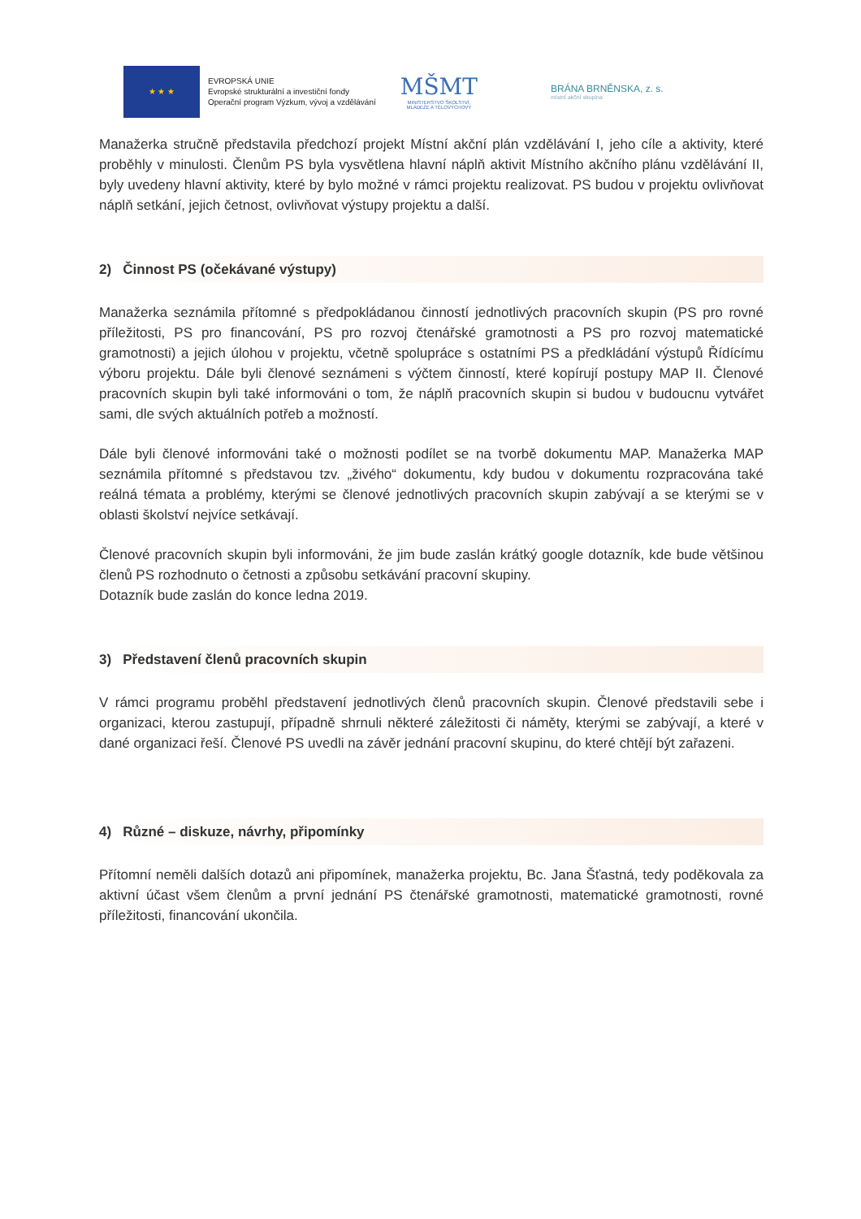★ ★ ★
EVROPSKÁ UNIE
Evropské strukturální a investiční fondy
Operační program Výzkum, vývoj a vzdělávání
MŠMT
MINISTERSTVO ŠKOLSTVÍ,
MLÁDEŽE A TĚLOVÝCHOVY
BRÁNA BRNĚNSKA, z. s.
místní akční skupina
Manažerka stručně představila předchozí projekt Místní akční plán vzdělávání I, jeho cíle a aktivity, které proběhly v minulosti. Členům PS byla vysvětlena hlavní náplň aktivit Místního akčního plánu vzdělávání II, byly uvedeny hlavní aktivity, které by bylo možné v rámci projektu realizovat. PS budou v projektu ovlivňovat náplň setkání, jejich četnost, ovlivňovat výstupy projektu a další.
2) Činnost PS (očekávané výstupy)
Manažerka seznámila přítomné s předpokládanou činností jednotlivých pracovních skupin (PS pro rovné příležitosti, PS pro financování, PS pro rozvoj čtenářské gramotnosti a PS pro rozvoj matematické gramotnosti) a jejich úlohou v projektu, včetně spolupráce s ostatními PS a předkládání výstupů Řídícímu výboru projektu. Dále byli členové seznámeni s výčtem činností, které kopírují postupy MAP II. Členové pracovních skupin byli také informováni o tom, že náplň pracovních skupin si budou v budoucnu vytvářet sami, dle svých aktuálních potřeb a možností.
Dále byli členové informováni také o možnosti podílet se na tvorbě dokumentu MAP. Manažerka MAP seznámila přítomné s představou tzv. „živého“ dokumentu, kdy budou v dokumentu rozpracována také reálná témata a problémy, kterými se členové jednotlivých pracovních skupin zabývají a se kterými se v oblasti školství nejvíce setkávají.
Členové pracovních skupin byli informováni, že jim bude zaslán krátký google dotazník, kde bude většinou členů PS rozhodnuto o četnosti a způsobu setkávání pracovní skupiny.
Dotazník bude zaslán do konce ledna 2019.
3) Představení členů pracovních skupin
V rámci programu proběhl představení jednotlivých členů pracovních skupin. Členové představili sebe i organizaci, kterou zastupují, případně shrnuli některé záležitosti či náměty, kterými se zabývají, a které v dané organizaci řeší. Členové PS uvedli na závěr jednání pracovní skupinu, do které chtějí být zařazeni.
4) Různé – diskuze, návrhy, připomínky
Přítomní neměli dalších dotazů ani připomínek, manažerka projektu, Bc. Jana Šťastná, tedy poděkovala za aktivní účast všem členům a první jednání PS čtenářské gramotnosti, matematické gramotnosti, rovné příležitosti, financování ukončila.